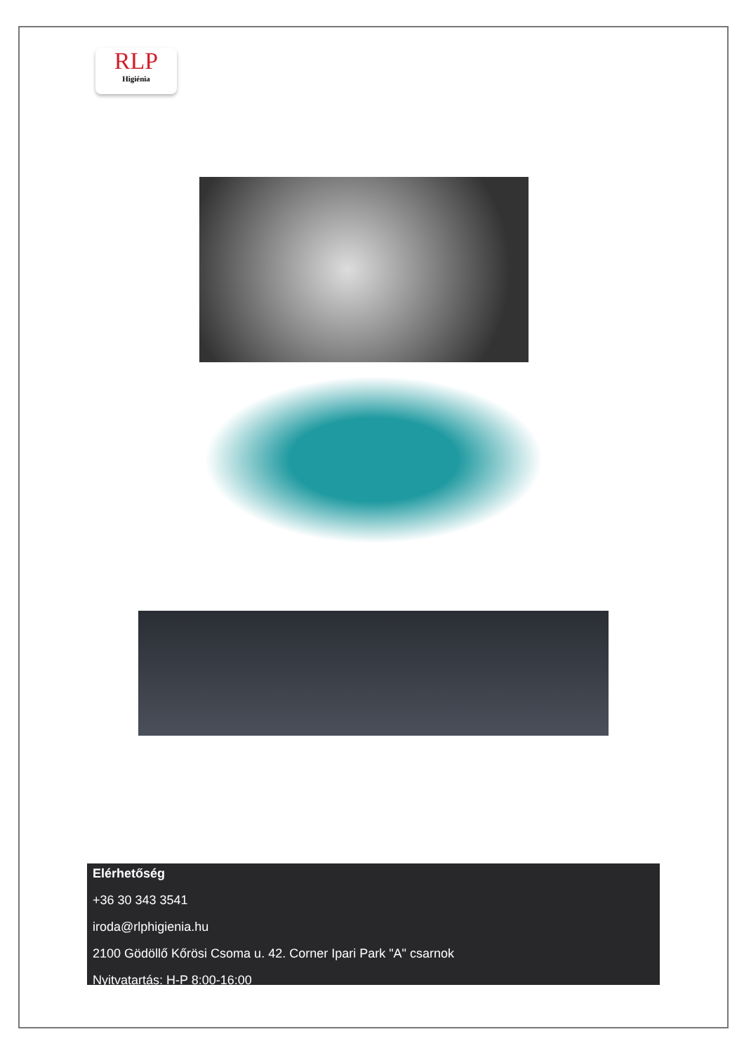RLP
Higiénia
Elérhetőség
+36 30 343 3541
iroda@rlphigienia.hu
2100 Gödöllő Kőrösi Csoma u. 42. Corner Ipari Park "A" csarnok
Nyitvatartás: H-P 8:00-16:00